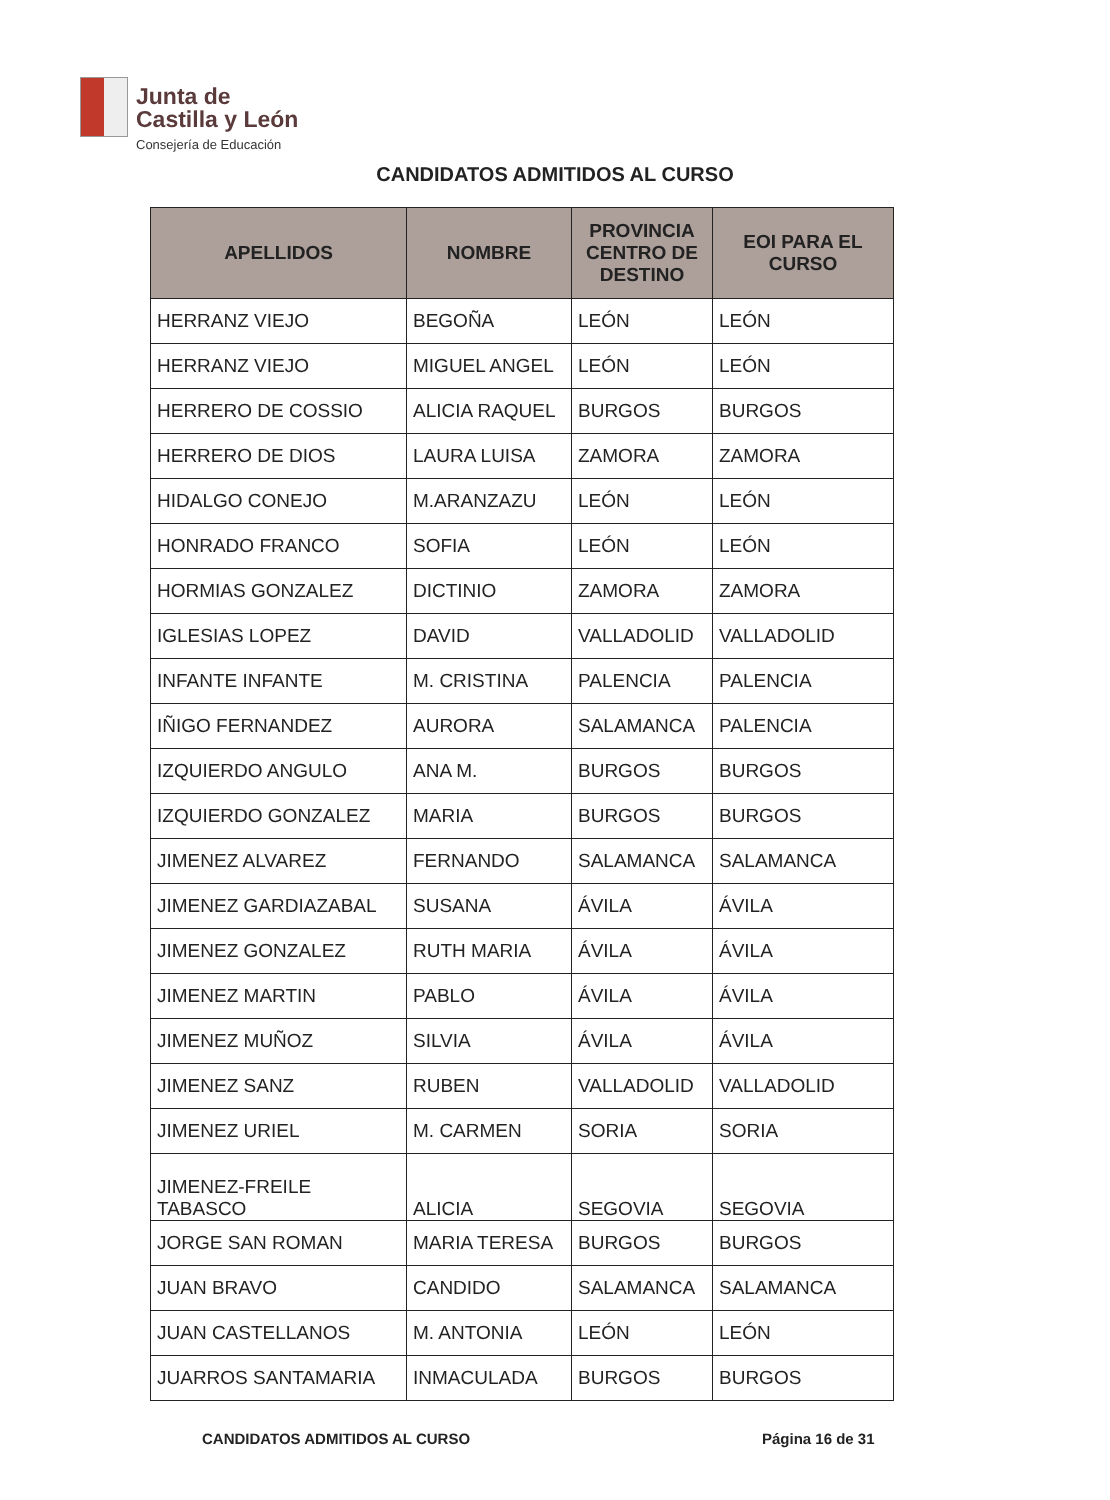Junta de
Castilla y León
Consejería de Educación
CANDIDATOS ADMITIDOS AL CURSO
| APELLIDOS | NOMBRE | PROVINCIA CENTRO DE DESTINO | EOI PARA EL CURSO |
| --- | --- | --- | --- |
| HERRANZ VIEJO | BEGOÑA | LEÓN | LEÓN |
| HERRANZ VIEJO | MIGUEL ANGEL | LEÓN | LEÓN |
| HERRERO DE COSSIO | ALICIA RAQUEL | BURGOS | BURGOS |
| HERRERO DE DIOS | LAURA LUISA | ZAMORA | ZAMORA |
| HIDALGO CONEJO | M.ARANZAZU | LEÓN | LEÓN |
| HONRADO FRANCO | SOFIA | LEÓN | LEÓN |
| HORMIAS GONZALEZ | DICTINIO | ZAMORA | ZAMORA |
| IGLESIAS LOPEZ | DAVID | VALLADOLID | VALLADOLID |
| INFANTE INFANTE | M. CRISTINA | PALENCIA | PALENCIA |
| IÑIGO FERNANDEZ | AURORA | SALAMANCA | PALENCIA |
| IZQUIERDO ANGULO | ANA M. | BURGOS | BURGOS |
| IZQUIERDO GONZALEZ | MARIA | BURGOS | BURGOS |
| JIMENEZ ALVAREZ | FERNANDO | SALAMANCA | SALAMANCA |
| JIMENEZ GARDIAZABAL | SUSANA | ÁVILA | ÁVILA |
| JIMENEZ GONZALEZ | RUTH MARIA | ÁVILA | ÁVILA |
| JIMENEZ MARTIN | PABLO | ÁVILA | ÁVILA |
| JIMENEZ MUÑOZ | SILVIA | ÁVILA | ÁVILA |
| JIMENEZ SANZ | RUBEN | VALLADOLID | VALLADOLID |
| JIMENEZ URIEL | M. CARMEN | SORIA | SORIA |
| JIMENEZ-FREILE TABASCO | ALICIA | SEGOVIA | SEGOVIA |
| JORGE SAN ROMAN | MARIA TERESA | BURGOS | BURGOS |
| JUAN BRAVO | CANDIDO | SALAMANCA | SALAMANCA |
| JUAN CASTELLANOS | M. ANTONIA | LEÓN | LEÓN |
| JUARROS SANTAMARIA | INMACULADA | BURGOS | BURGOS |
CANDIDATOS ADMITIDOS AL CURSO Página 16 de 31